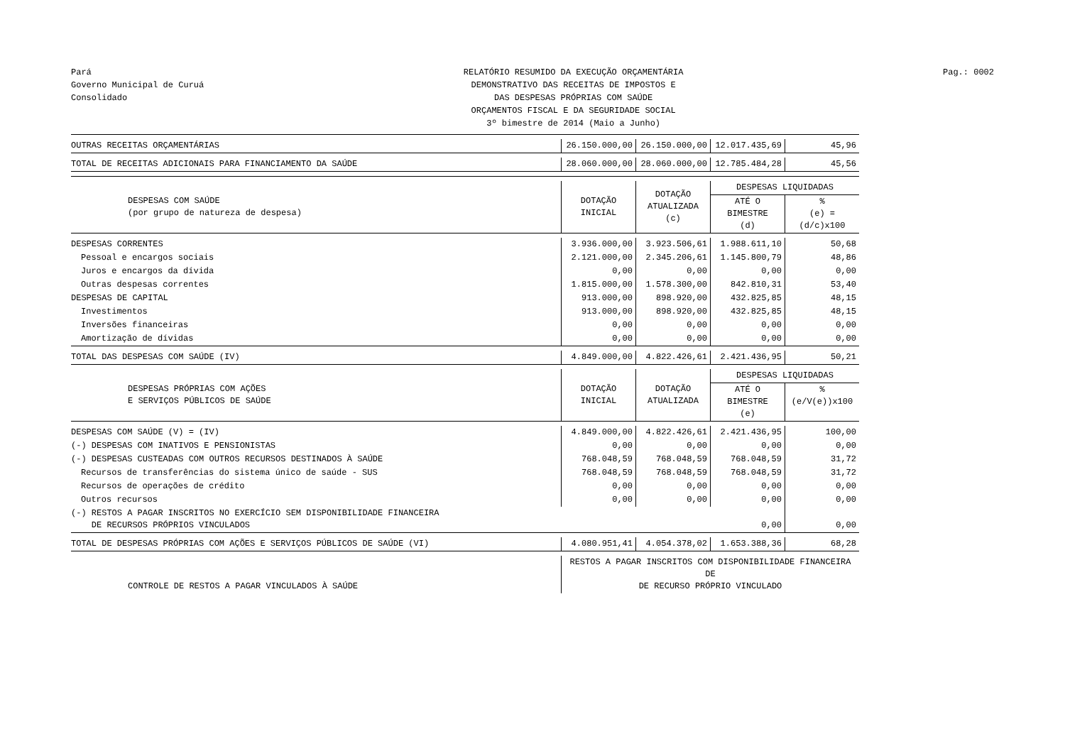Pará
Governo Municipal de Curuá
Consolidado
RELATÓRIO RESUMIDO DA EXECUÇÃO ORÇAMENTÁRIA
DEMONSTRATIVO DAS RECEITAS DE IMPOSTOS E
DAS DESPESAS PRÓPRIAS COM SAÚDE
ORÇAMENTOS FISCAL E DA SEGURIDADE SOCIAL
3º bimestre de 2014 (Maio a Junho)
Pag.: 0002
| OUTRAS RECEITAS ORÇAMENTÁRIAS | 26.150.000,00 | 26.150.000,00 | 12.017.435,69 | 45,96 |
| TOTAL DE RECEITAS ADICIONAIS PARA FINANCIAMENTO DA SAÚDE | 28.060.000,00 | 28.060.000,00 | 12.785.484,28 | 45,56 |
| DESPESAS COM SAÚDE (por grupo de natureza de despesa) | DOTAÇÃO INICIAL | DOTAÇÃO ATUALIZADA (c) | DESPESAS LIQUIDADAS | |
| | | | ATÉ O BIMESTRE (d) | % (e) = (d/c)x100 |
| DESPESAS CORRENTES | 3.936.000,00 | 3.923.506,61 | 1.988.611,10 | 50,68 |
| Pessoal e encargos sociais | 2.121.000,00 | 2.345.206,61 | 1.145.800,79 | 48,86 |
| Juros e encargos da dívida | 0,00 | 0,00 | 0,00 | 0,00 |
| Outras despesas correntes | 1.815.000,00 | 1.578.300,00 | 842.810,31 | 53,40 |
| DESPESAS DE CAPITAL | 913.000,00 | 898.920,00 | 432.825,85 | 48,15 |
| Investimentos | 913.000,00 | 898.920,00 | 432.825,85 | 48,15 |
| Inversões financeiras | 0,00 | 0,00 | 0,00 | 0,00 |
| Amortização de dívidas | 0,00 | 0,00 | 0,00 | 0,00 |
| TOTAL DAS DESPESAS COM SAÚDE (IV) | 4.849.000,00 | 4.822.426,61 | 2.421.436,95 | 50,21 |
| DESPESAS PRÓPRIAS COM AÇÕES E SERVIÇOS PÚBLICOS DE SAÚDE | DOTAÇÃO INICIAL | DOTAÇÃO ATUALIZADA | DESPESAS LIQUIDADAS | |
| | | | ATÉ O BIMESTRE (e) | % (e/V(e))x100 |
| DESPESAS COM SAÚDE (V) = (IV) | 4.849.000,00 | 4.822.426,61 | 2.421.436,95 | 100,00 |
| (-) DESPESAS COM INATIVOS E PENSIONISTAS | 0,00 | 0,00 | 0,00 | 0,00 |
| (-) DESPESAS CUSTEADAS COM OUTROS RECURSOS DESTINADOS À SAÚDE | 768.048,59 | 768.048,59 | 768.048,59 | 31,72 |
| Recursos de transferências do sistema único de saúde - SUS | 768.048,59 | 768.048,59 | 768.048,59 | 31,72 |
| Recursos de operações de crédito | 0,00 | 0,00 | 0,00 | 0,00 |
| Outros recursos | 0,00 | 0,00 | 0,00 | 0,00 |
| (-) RESTOS A PAGAR INSCRITOS NO EXERCÍCIO SEM DISPONIBILIDADE FINANCEIRA DE RECURSOS PRÓPRIOS VINCULADOS | | | 0,00 | 0,00 |
| TOTAL DE DESPESAS PRÓPRIAS COM AÇÕES E SERVIÇOS PÚBLICOS DE SAÚDE (VI) | 4.080.951,41 | 4.054.378,02 | 1.653.388,36 | 68,28 |
| CONTROLE DE RESTOS A PAGAR VINCULADOS À SAÚDE | RESTOS A PAGAR INSCRITOS COM DISPONIBILIDADE FINANCEIRA DE DE RECURSO PRÓPRIO VINCULADO | | | |